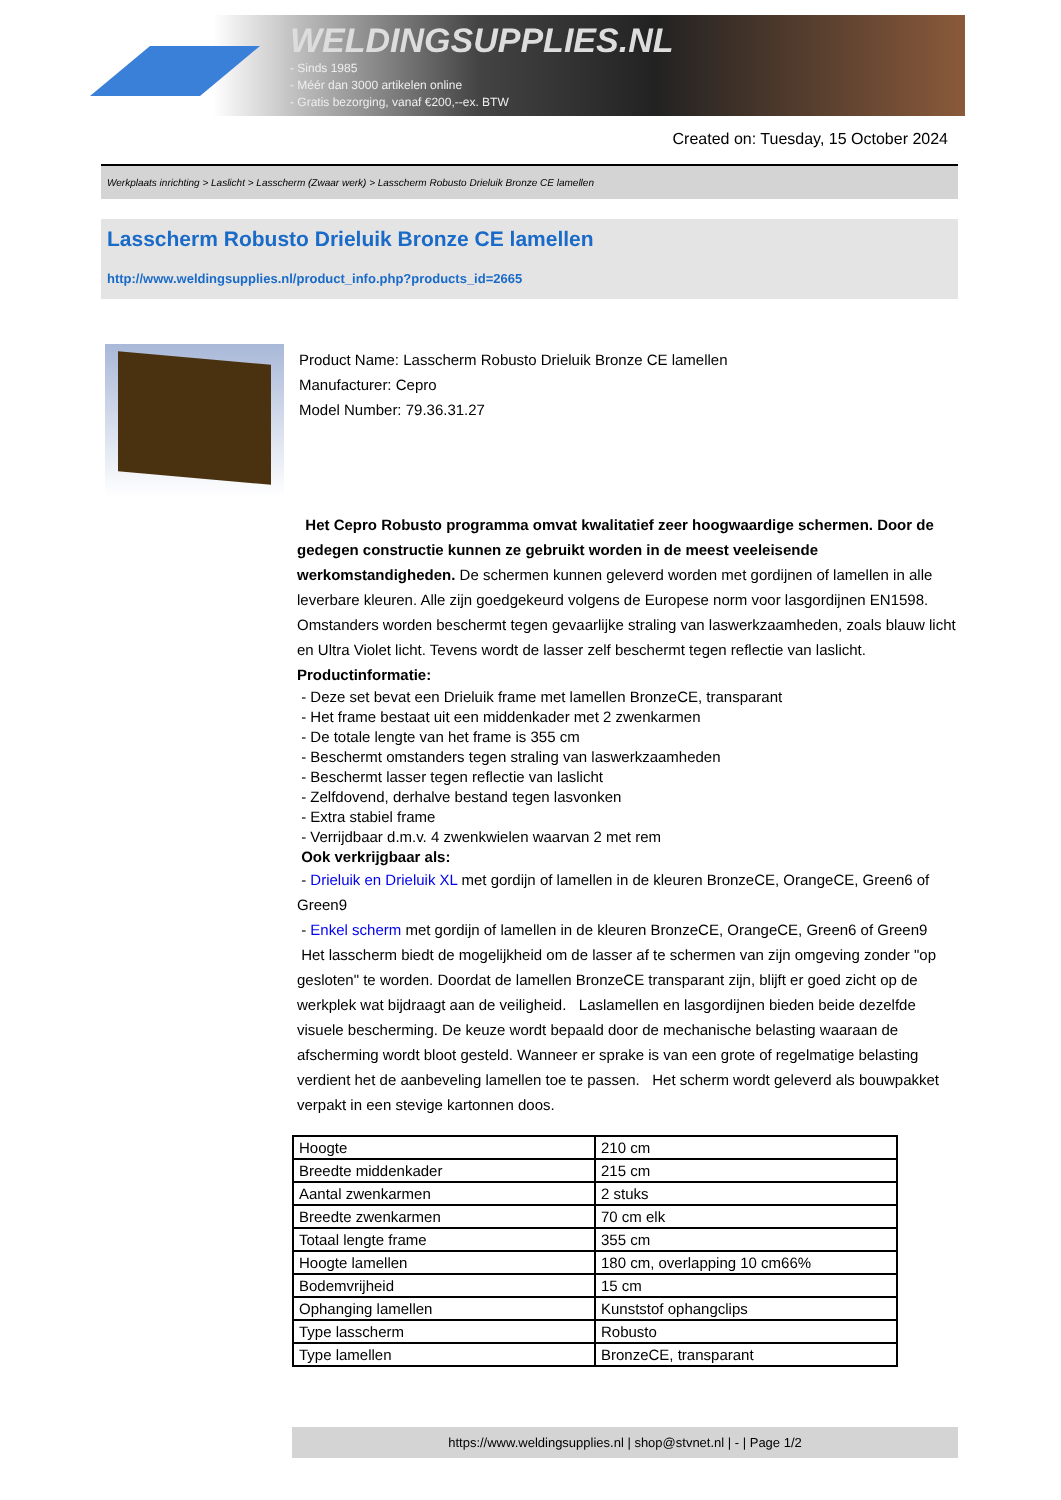WELDINGSUPPLIES.NL
- Sinds 1985
- Méér dan 3000 artikelen online
- Gratis bezorging, vanaf €200,--ex. BTW
Created on: Tuesday, 15 October 2024
Werkplaats inrichting > Laslicht > Lasscherm (Zwaar werk) > Lasscherm Robusto Drieluik Bronze CE lamellen
Lasscherm Robusto Drieluik Bronze CE lamellen
http://www.weldingsupplies.nl/product_info.php?products_id=2665
Product Name: Lasscherm Robusto Drieluik Bronze CE lamellen
Manufacturer: Cepro
Model Number: 79.36.31.27
Het Cepro Robusto programma omvat kwalitatief zeer hoogwaardige schermen. Door de gedegen constructie kunnen ze gebruikt worden in de meest veeleisende werkomstandigheden. De schermen kunnen geleverd worden met gordijnen of lamellen in alle leverbare kleuren. Alle zijn goedgekeurd volgens de Europese norm voor lasgordijnen EN1598. Omstanders worden beschermt tegen gevaarlijke straling van laswerkzaamheden, zoals blauw licht en Ultra Violet licht. Tevens wordt de lasser zelf beschermt tegen reflectie van laslicht. Productinformatie:
- Deze set bevat een Drieluik frame met lamellen BronzeCE, transparant
- Het frame bestaat uit een middenkader met 2 zwenkarmen
- De totale lengte van het frame is 355 cm
- Beschermt omstanders tegen straling van laswerkzaamheden
- Beschermt lasser tegen reflectie van laslicht
- Zelfdovend, derhalve bestand tegen lasvonken
- Extra stabiel frame
- Verrijdbaar d.m.v. 4 zwenkwielen waarvan 2 met rem
Ook verkrijgbaar als:
- Drieluik en Drieluik XL met gordijn of lamellen in de kleuren BronzeCE, OrangeCE, Green6 of Green9
- Enkel scherm met gordijn of lamellen in de kleuren BronzeCE, OrangeCE, Green6 of Green9
Het lasscherm biedt de mogelijkheid om de lasser af te schermen van zijn omgeving zonder "op gesloten" te worden. Doordat de lamellen BronzeCE transparant zijn, blijft er goed zicht op de werkplek wat bijdraagt aan de veiligheid. Laslamellen en lasgordijnen bieden beide dezelfde visuele bescherming. De keuze wordt bepaald door de mechanische belasting waaraan de afscherming wordt bloot gesteld. Wanneer er sprake is van een grote of regelmatige belasting verdient het de aanbeveling lamellen toe te passen. Het scherm wordt geleverd als bouwpakket verpakt in een stevige kartonnen doos.
| Hoogte | 210 cm |
| Breedte middenkader | 215 cm |
| Aantal zwenkarmen | 2 stuks |
| Breedte zwenkarmen | 70 cm elk |
| Totaal lengte frame | 355 cm |
| Hoogte lamellen | 180 cm, overlapping 10 cm66% |
| Bodemvrijheid | 15 cm |
| Ophanging lamellen | Kunststof ophangclips |
| Type lasscherm | Robusto |
| Type lamellen | BronzeCE, transparant |
https://www.weldingsupplies.nl | shop@stvnet.nl | - | Page 1/2